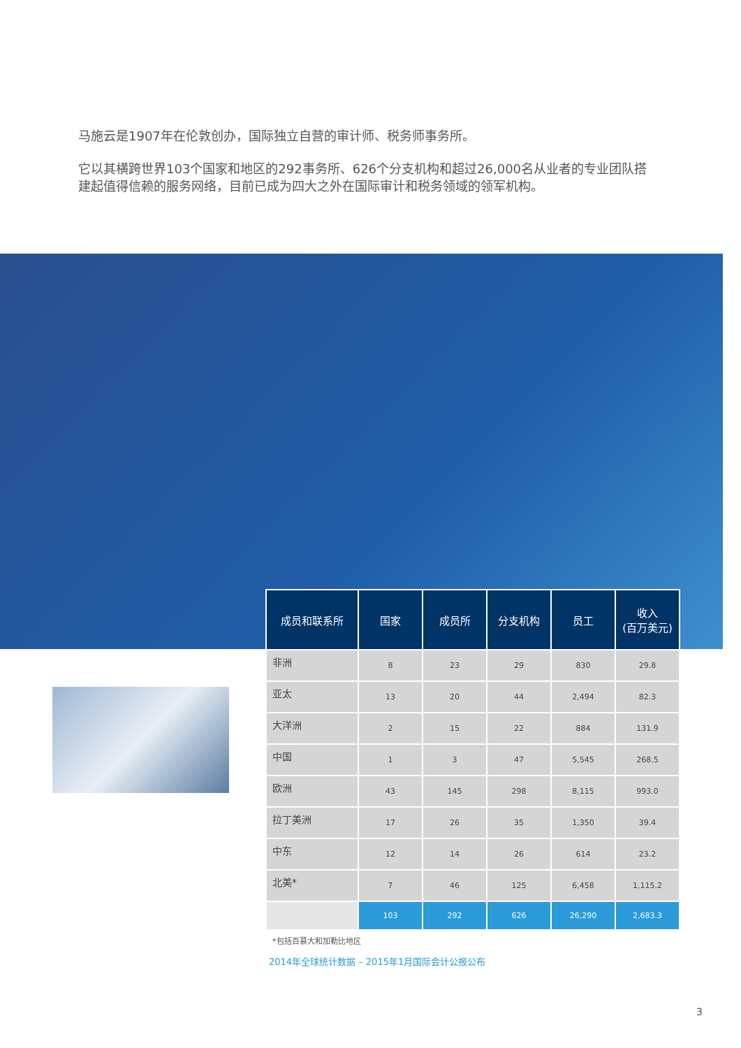马施云是1907年在伦敦创办，国际独立自营的审计师、税务师事务所。
它以其横跨世界103个国家和地区的292事务所、626个分支机构和超过26,000名从业者的专业团队搭建起值得信赖的服务网络，目前已成为四大之外在国际审计和税务领域的领军机构。
| 成员和联系所 | 国家 | 成员所 | 分支机构 | 员工 | 收入 (百万美元) |
| --- | --- | --- | --- | --- | --- |
| 非洲 | 8 | 23 | 29 | 830 | 29.8 |
| 亚太 | 13 | 20 | 44 | 2,494 | 82.3 |
| 大洋洲 | 2 | 15 | 22 | 884 | 131.9 |
| 中国 | 1 | 3 | 47 | 5,545 | 268.5 |
| 欧洲 | 43 | 145 | 298 | 8,115 | 993.0 |
| 拉丁美洲 | 17 | 26 | 35 | 1,350 | 39.4 |
| 中东 | 12 | 14 | 26 | 614 | 23.2 |
| 北美* | 7 | 46 | 125 | 6,458 | 1,115.2 |
| | 103 | 292 | 626 | 26,290 | 2,683.3 |
*包括百慕大和加勒比地区
2014年全球统计数据 – 2015年1月国际会计公报公布
3